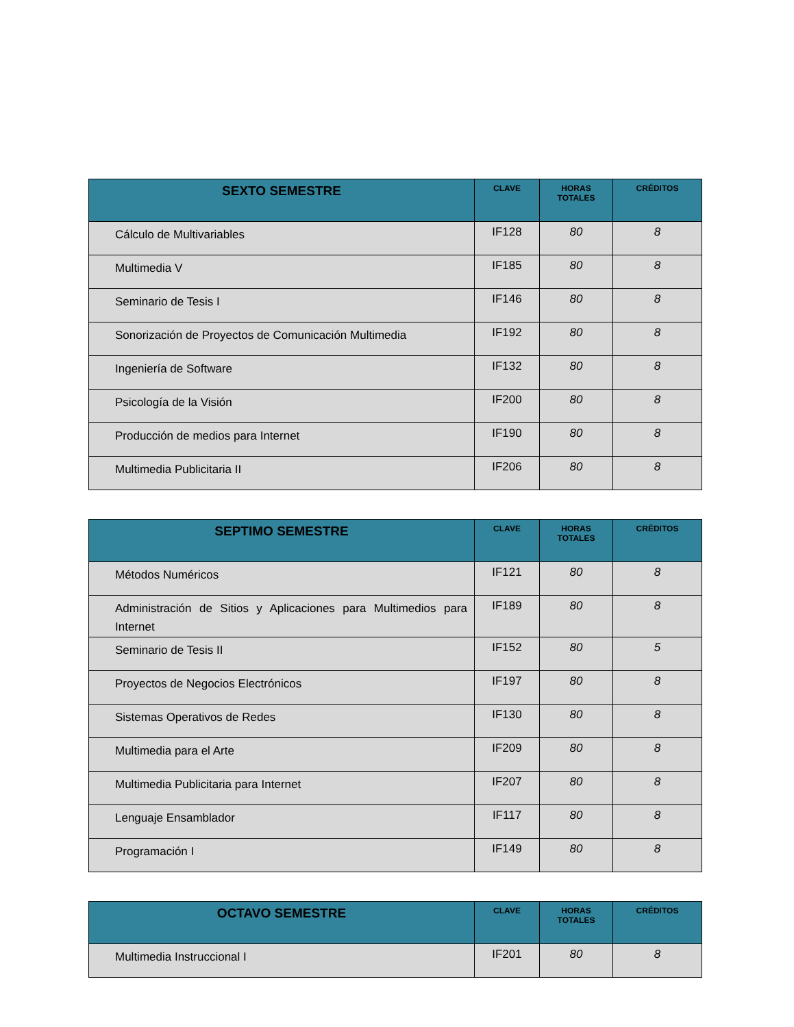| SEXTO SEMESTRE | CLAVE | HORAS TOTALES | CRÉDITOS |
| --- | --- | --- | --- |
| Cálculo de Multivariables | IF128 | 80 | 8 |
| Multimedia V | IF185 | 80 | 8 |
| Seminario de Tesis I | IF146 | 80 | 8 |
| Sonorización de Proyectos de Comunicación Multimedia | IF192 | 80 | 8 |
| Ingeniería de Software | IF132 | 80 | 8 |
| Psicología de la Visión | IF200 | 80 | 8 |
| Producción de medios para Internet | IF190 | 80 | 8 |
| Multimedia Publicitaria II | IF206 | 80 | 8 |
| SEPTIMO SEMESTRE | CLAVE | HORAS TOTALES | CRÉDITOS |
| --- | --- | --- | --- |
| Métodos Numéricos | IF121 | 80 | 8 |
| Administración de Sitios y Aplicaciones para Multimedios para Internet | IF189 | 80 | 8 |
| Seminario de Tesis II | IF152 | 80 | 5 |
| Proyectos de Negocios Electrónicos | IF197 | 80 | 8 |
| Sistemas Operativos de Redes | IF130 | 80 | 8 |
| Multimedia para el Arte | IF209 | 80 | 8 |
| Multimedia Publicitaria para Internet | IF207 | 80 | 8 |
| Lenguaje Ensamblador | IF117 | 80 | 8 |
| Programación I | IF149 | 80 | 8 |
| OCTAVO SEMESTRE | CLAVE | HORAS TOTALES | CRÉDITOS |
| --- | --- | --- | --- |
| Multimedia Instruccional I | IF201 | 80 | 8 |